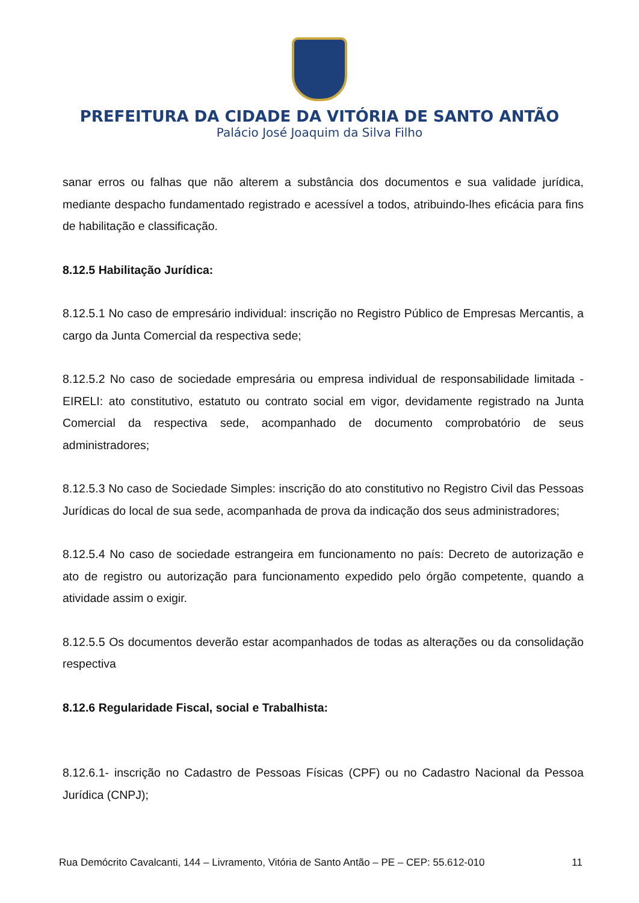PREFEITURA DA CIDADE DA VITÓRIA DE SANTO ANTÃO
Palácio José Joaquim da Silva Filho
sanar erros ou falhas que não alterem a substância dos documentos e sua validade jurídica, mediante despacho fundamentado registrado e acessível a todos, atribuindo-lhes eficácia para fins de habilitação e classificação.
8.12.5 Habilitação Jurídica:
8.12.5.1 No caso de empresário individual: inscrição no Registro Público de Empresas Mercantis, a cargo da Junta Comercial da respectiva sede;
8.12.5.2 No caso de sociedade empresária ou empresa individual de responsabilidade limitada - EIRELI: ato constitutivo, estatuto ou contrato social em vigor, devidamente registrado na Junta Comercial da respectiva sede, acompanhado de documento comprobatório de seus administradores;
8.12.5.3 No caso de Sociedade Simples: inscrição do ato constitutivo no Registro Civil das Pessoas Jurídicas do local de sua sede, acompanhada de prova da indicação dos seus administradores;
8.12.5.4 No caso de sociedade estrangeira em funcionamento no país: Decreto de autorização e ato de registro ou autorização para funcionamento expedido pelo órgão competente, quando a atividade assim o exigir.
8.12.5.5 Os documentos deverão estar acompanhados de todas as alterações ou da consolidação respectiva
8.12.6 Regularidade Fiscal, social e Trabalhista:
8.12.6.1- inscrição no Cadastro de Pessoas Físicas (CPF) ou no Cadastro Nacional da Pessoa Jurídica (CNPJ);
Rua Demócrito Cavalcanti, 144 – Livramento, Vitória de Santo Antão – PE – CEP: 55.612-010 11